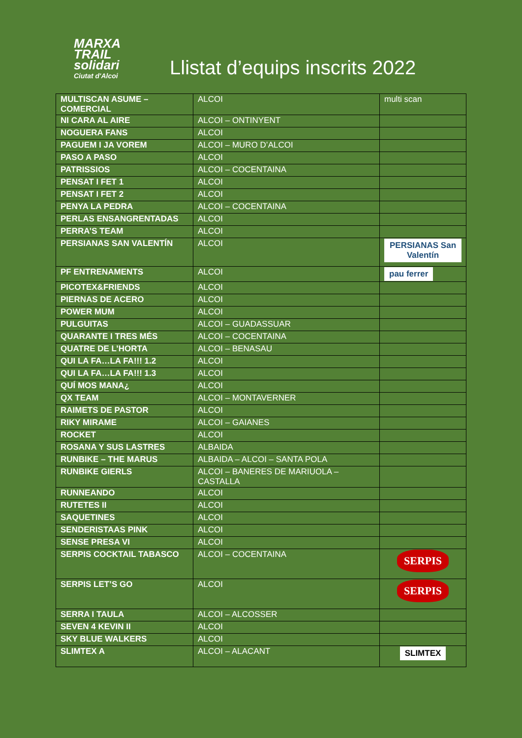MARXA
TRAIL
solidari
Ciutat d'Alcoi
Llistat d’equips inscrits 2022
| MULTISCAN ASUME – COMERCIAL | ALCOI | multi scan |
| NI CARA AL AIRE | ALCOI – ONTINYENT | |
| NOGUERA FANS | ALCOI | |
| PAGUEM I JA VOREM | ALCOI – MURO D’ALCOI | |
| PASO A PASO | ALCOI | |
| PATRISSIOS | ALCOI – COCENTAINA | |
| PENSAT I FET 1 | ALCOI | |
| PENSAT I FET 2 | ALCOI | |
| PENYA LA PEDRA | ALCOI – COCENTAINA | |
| PERLAS ENSANGRENTADAS | ALCOI | |
| PERRA’S TEAM | ALCOI | |
| PERSIANAS SAN VALENTÍN | ALCOI | PERSIANAS San Valentín |
| PF ENTRENAMENTS | ALCOI | pau ferrer |
| PICOTEX&FRIENDS | ALCOI | |
| PIERNAS DE ACERO | ALCOI | |
| POWER MUM | ALCOI | |
| PULGUITAS | ALCOI – GUADASSUAR | |
| QUARANTE I TRES MÉS | ALCOI – COCENTAINA | |
| QUATRE DE L’HORTA | ALCOI – BENASAU | |
| QUI LA FA…LA FA!!! 1.2 | ALCOI | |
| QUI LA FA…LA FA!!! 1.3 | ALCOI | |
| QUÍ MOS MANA¿ | ALCOI | |
| QX TEAM | ALCOI – MONTAVERNER | |
| RAIMETS DE PASTOR | ALCOI | |
| RIKY MIRAME | ALCOI – GAIANES | |
| ROCKET | ALCOI | |
| ROSANA Y SUS LASTRES | ALBAIDA | |
| RUNBIKE – THE MARUS | ALBAIDA – ALCOI – SANTA POLA | |
| RUNBIKE GIERLS | ALCOI – BANERES DE MARIUOLA – CASTALLA | |
| RUNNEANDO | ALCOI | |
| RUTETES II | ALCOI | |
| SAQUETINES | ALCOI | |
| SENDERISTAAS PINK | ALCOI | |
| SENSE PRESA VI | ALCOI | |
| SERPIS COCKTAIL TABASCO | ALCOI – COCENTAINA | SERPIS |
| SERPIS LET’S GO | ALCOI | SERPIS |
| SERRA I TAULA | ALCOI – ALCOSSER | |
| SEVEN 4 KEVIN II | ALCOI | |
| SKY BLUE WALKERS | ALCOI | |
| SLIMTEX A | ALCOI – ALACANT | SLIMTEX |